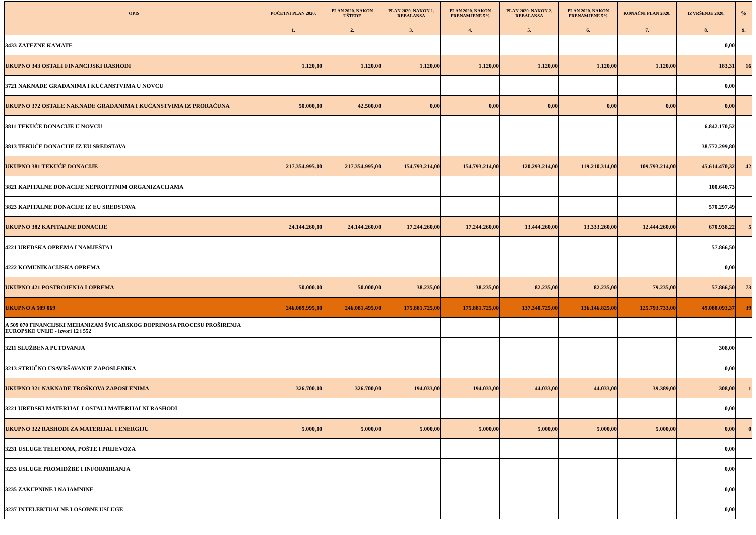| OPIS | POČETNI PLAN 2020. | PLAN 2020. NAKON UŠTEDE | PLAN 2020. NAKON 1. REBALANSA | PLAN 2020. NAKON PRENAMJENE 5% | PLAN 2020. NAKON 2. REBALANSA | PLAN 2020. NAKON PRENAMJENE 5% | KONAČNI PLAN 2020. | IZVRŠENJE 2020. | % |
| --- | --- | --- | --- | --- | --- | --- | --- | --- | --- |
| | 1. | 2. | 3. | 4. | 5. | 6. | 7. | 8. | 9. |
| 3433 ZATEZNE KAMATE | | | | | | | | 0,00 | |
| UKUPNO 343 OSTALI FINANCIJSKI RASHODI | 1.120,00 | 1.120,00 | 1.120,00 | 1.120,00 | 1.120,00 | 1.120,00 | 1.120,00 | 183,31 | 16 |
| 3721 NAKNADE GRAĐANIMA I KUĆANSTVIMA U NOVCU | | | | | | | | 0,00 | |
| UKUPNO 372 OSTALE NAKNADE GRAĐANIMA I KUĆANSTVIMA IZ PRORAČUNA | 50.000,00 | 42.500,00 | 0,00 | 0,00 | 0,00 | 0,00 | 0,00 | 0,00 | |
| 3811 TEKUĆE DONACIJE U NOVCU | | | | | | | | 6.842.170,52 | |
| 3813 TEKUĆE DONACIJE IZ EU SREDSTAVA | | | | | | | | 38.772.299,80 | |
| UKUPNO 381 TEKUĆE DONACIJE | 217.354.995,00 | 217.354.995,00 | 154.793.214,00 | 154.793.214,00 | 120.293.214,00 | 119.210.314,00 | 109.793.214,00 | 45.614.470,32 | 42 |
| 3821 KAPITALNE DONACIJE NEPROFITNIM ORGANIZACIJAMA | | | | | | | | 100.640,73 | |
| 3823 KAPITALNE DONACIJE IZ EU SREDSTAVA | | | | | | | | 570.297,49 | |
| UKUPNO 382 KAPITALNE DONACIJE | 24.144.260,00 | 24.144.260,00 | 17.244.260,00 | 17.244.260,00 | 13.444.260,00 | 13.333.260,00 | 12.444.260,00 | 670.938,22 | 5 |
| 4221 UREDSKA OPREMA I NAMJEŠTAJ | | | | | | | | 57.866,50 | |
| 4222 KOMUNIKACIJSKA OPREMA | | | | | | | | 0,00 | |
| UKUPNO 421 POSTROJENJA I OPREMA | 50.000,00 | 50.000,00 | 38.235,00 | 38.235,00 | 82.235,00 | 82.235,00 | 79.235,00 | 57.866,50 | 73 |
| UKUPNO A 509 069 | 246.089.995,00 | 246.081.495,00 | 175.881.725,00 | 175.881.725,00 | 137.340.725,00 | 136.146.825,00 | 125.793.733,00 | 49.088.093,37 | 39 |
| A 509 070 FINANCIJSKI MEHANIZAM ŠVICARSKOG DOPRINOSA PROCESU PROŠIRENJA EUROPSKE UNIJE - izvori 12 i 552 | | | | | | | | | |
| 3211 SLUŽBENA PUTOVANJA | | | | | | | | 308,00 | |
| 3213 STRUČNO USAVRŠAVANJE ZAPOSLENIKA | | | | | | | | 0,00 | |
| UKUPNO 321 NAKNADE TROŠKOVA ZAPOSLENIMA | 326.700,00 | 326.700,00 | 194.033,00 | 194.033,00 | 44.033,00 | 44.033,00 | 39.389,00 | 308,00 | 1 |
| 3221 UREDSKI MATERIJAL I OSTALI MATERIJALNI RASHODI | | | | | | | | 0,00 | |
| UKUPNO 322 RASHODI ZA MATERIJAL I ENERGIJU | 5.000,00 | 5.000,00 | 5.000,00 | 5.000,00 | 5.000,00 | 5.000,00 | 5.000,00 | 0,00 | 0 |
| 3231 USLUGE TELEFONA, POŠTE I PRIJEVOZA | | | | | | | | 0,00 | |
| 3233 USLUGE PROMIDŽBE I INFORMIRANJA | | | | | | | | 0,00 | |
| 3235 ZAKUPNINE I NAJAMNINE | | | | | | | | 0,00 | |
| 3237 INTELEKTUALNE I OSOBNE USLUGE | | | | | | | | 0,00 | |